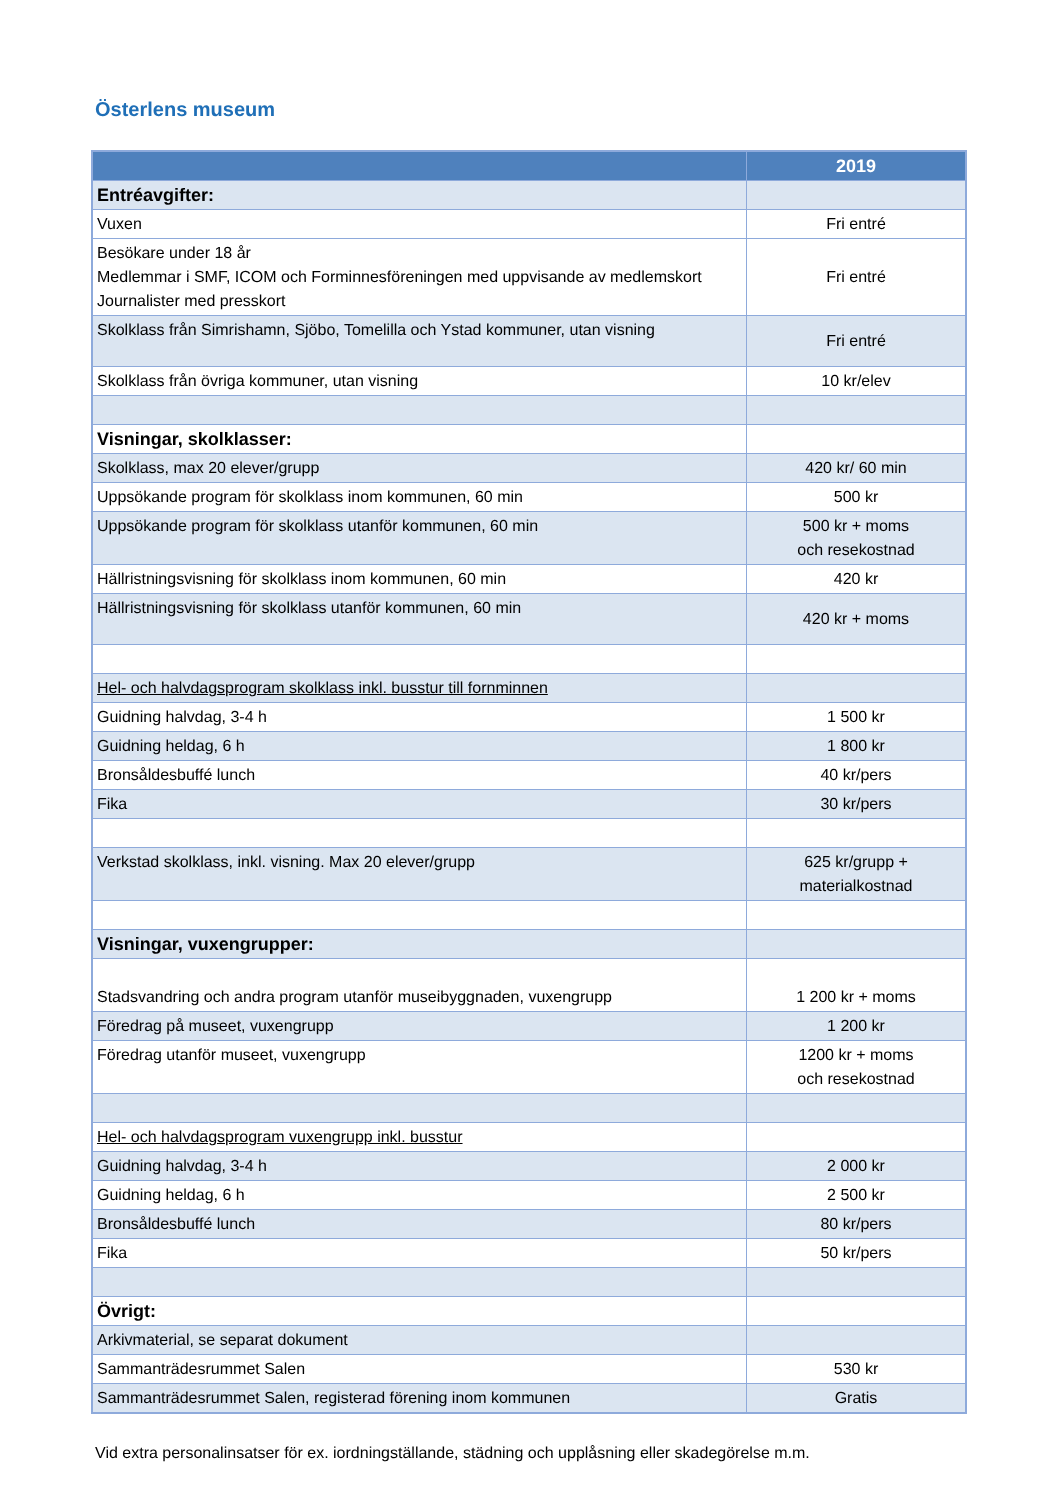Österlens museum
| | 2019 |
| --- | --- |
| Entréavgifter: | |
| Vuxen | Fri entré |
| Besökare under 18 år Medlemmar i SMF, ICOM och Forminnesföreningen med uppvisande av medlemskort Journalister med presskort | Fri entré |
| Skolklass från Simrishamn, Sjöbo, Tomelilla och Ystad kommuner, utan visning | Fri entré |
| Skolklass från övriga kommuner, utan visning | 10 kr/elev |
| Visningar, skolklasser: | |
| Skolklass, max 20 elever/grupp | 420 kr/ 60 min |
| Uppsökande program för skolklass inom kommunen, 60 min | 500 kr |
| Uppsökande program för skolklass utanför kommunen, 60 min | 500 kr + moms och resekostnad |
| Hällristningsvisning för skolklass inom kommunen, 60 min | 420 kr |
| Hällristningsvisning för skolklass utanför kommunen, 60 min | 420 kr + moms |
| Hel- och halvdagsprogram skolklass inkl. busstur till fornminnen | |
| Guidning halvdag, 3-4 h | 1 500 kr |
| Guidning heldag, 6 h | 1 800 kr |
| Bronsåldesbuffé lunch | 40 kr/pers |
| Fika | 30 kr/pers |
| Verkstad skolklass, inkl. visning. Max 20 elever/grupp | 625 kr/grupp + materialkostnad |
| Visningar, vuxengrupper: | |
| Stadsvandring och andra program utanför museibyggnaden, vuxengrupp | 1 200 kr + moms |
| Föredrag på museet, vuxengrupp | 1 200 kr |
| Föredrag utanför museet, vuxengrupp | 1200 kr + moms och resekostnad |
| Hel- och halvdagsprogram vuxengrupp inkl. busstur | |
| Guidning halvdag, 3-4 h | 2 000 kr |
| Guidning heldag, 6 h | 2 500 kr |
| Bronsåldesbuffé lunch | 80 kr/pers |
| Fika | 50 kr/pers |
| Övrigt: | |
| Arkivmaterial, se separat dokument | |
| Sammanträdesrummet Salen | 530 kr |
| Sammanträdesrummet Salen, registerad förening inom kommunen | Gratis |
Vid extra personalinsatser för ex. iordningställande, städning och upplåsning eller skadegörelse m.m.